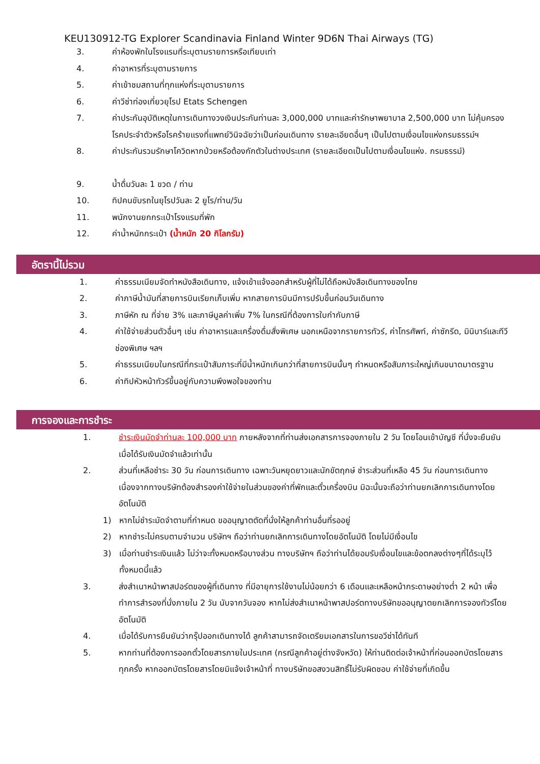KEU130912-TG Explorer Scandinavia Finland Winter 9D6N Thai Airways (TG)
3. ค่าห้องพักในโรงแรมที่ระบุตามรายการหรือเทียบเท่า
4. ค่าอาหารที่ระบุตามรายการ
5. ค่าเข้าชมสถานที่ทุกแห่งที่ระบุตามรายการ
6. ค่าวีซ่าท่องเที่ยวยุโรป Etats Schengen
7. ค่าประกันอุบัติเหตุในการเดินทางวงเงินประกันท่านละ 3,000,000 บาทและค่ารักษาพยาบาล 2,500,000 บาท ไม่คุ้มครองโรคประจำตัวหรือโรคร้ายแรงที่แพทย์วินิจฉัยว่าเป็นก่อนเดินทาง รายละเอียดอื่นๆ เป็นไปตามเงื่อนไขแห่งกรมธรรม์ฯ
8. ค่าประกันรวมรักษาโควิดหากป่วยหรือต้องกักตัวในต่างประเทศ (รายละเอียดเป็นไปตามเงื่อนไขแห่ง. กรมธรรม์)
9. น้ำดื่มวันละ 1 ขวด / ท่าน
10. ทิปคนขับรถในยุโรปวันละ 2 ยูโร/ท่าน/วัน
11. พนักงานยกกระเป๋าโรงแรมที่พัก
12. ค่าน้ำหนักกระเป๋า (น้ำหนัก 20 กิโลกรัม)
อัตรานี้ไม่รวม
1. ค่าธรรมเนียมจัดทำหนังสือเดินทาง, แจ้งเข้าแจ้งออกสำหรับผู้ที่ไม่ได้ถือหนังสือเดินทางของไทย
2. ค่าภาษีน้ำมันที่สายการบินเรียกเก็บเพิ่ม หากสายการบินมีการปรับขึ้นก่อนวันเดินทาง
3. ภาษีหัก ณ ที่จ่าย 3% และภาษีมูลค่าเพิ่ม 7% ในกรณีที่ต้องการใบกำกับภาษี
4. ค่าใช้จ่ายส่วนตัวอื่นๆ เช่น ค่าอาหารและเครื่องดื่มสั่งพิเศษ นอกเหนือจากรายการทัวร์, ค่าโทรศัพท์, ค่าซักรีด, มินิบาร์และทีวีช่องพิเศษ ฯลฯ
5. ค่าธรรมเนียมในกรณีที่กระเป๋าสัมภาระที่มีน้ำหนักเกินกว่าที่สายการบินนั้นๆ กำหนดหรือสัมภาระใหญ่เกินขนาดมาตรฐาน
6. ค่าทิปหัวหน้าทัวร์ขึ้นอยู่กับความพึงพอใจของท่าน
การจองและการชำระ
1. ชำระเงินมัดจำท่านละ 100,000 บาท ภายหลังจากที่ท่านส่งเอกสารการจองภายใน 2 วัน โดยโอนเข้าบัญชี ที่นั่งจะยืนยันเมื่อได้รับเงินมัดจำแล้วเท่านั้น
2. ส่วนที่เหลือชำระ 30 วัน ก่อนการเดินทาง เฉพาะวันหยุดยาวและนักขัตฤกษ์ ชำระส่วนที่เหลือ 45 วัน ก่อนการเดินทาง เนื่องจากทางบริษัทต้องสำรองค่าใช้จ่ายในส่วนของค่าที่พักและตั๋วเครื่องบิน มิฉะนั้นจะถือว่าท่านยกเลิกการเดินทางโดยอัตโนมัติ
1) หากไม่ชำระมัดจำตามที่กำหนด ขออนุญาตตัดที่นั่งให้ลูกค้าท่านอื่นที่รออยู่
2) หากชำระไม่ครบตามจำนวน บริษัทฯ ถือว่าท่านยกเลิกการเดินทางโดยอัตโนมัติ โดยไม่มีเงื่อนไข
3) เมื่อท่านชำระเงินแล้ว ไม่ว่าจะทั้งหมดหรือบางส่วน ทางบริษัทฯ ถือว่าท่านได้ยอมรับเงื่อนไขและข้อตกลงต่างๆที่ได้ระบุไว้ทั้งหมดนี้แล้ว
3. ส่งสำเนาหน้าพาสปอร์ตของผู้ที่เดินทาง ที่มีอายุการใช้งานไม่น้อยกว่า 6 เดือนและเหลือหน้ากระดาษอย่างต่ำ 2 หน้า เพื่อทำการสำรองที่นั่งภายใน 2 วัน นับจากวันจอง หากไม่ส่งสำเนาหน้าพาสปอร์ตทางบริษัทขออนุญาตยกเลิกการจองทัวร์โดยอัตโนมัติ
4. เมื่อได้รับการยืนยันว่ากรุ๊ปออกเดินทางได้ ลูกค้าสามารถจัดเตรียมเอกสารในการขอวีซ่าได้ทันที
5. หากท่านที่ต้องการออกตั๋วโดยสารภายในประเทศ (กรณีลูกค้าอยู่ต่างจังหวัด) ให้ท่านติดต่อเจ้าหน้าที่ก่อนออกบัตรโดยสารทุกครั้ง หากออกบัตรโดยสารโดยมิแจ้งเจ้าหน้าที่ ทางบริษัทขอสงวนสิทธิ์ไม่รับผิดชอบ ค่าใช้จ่ายที่เกิดขึ้น